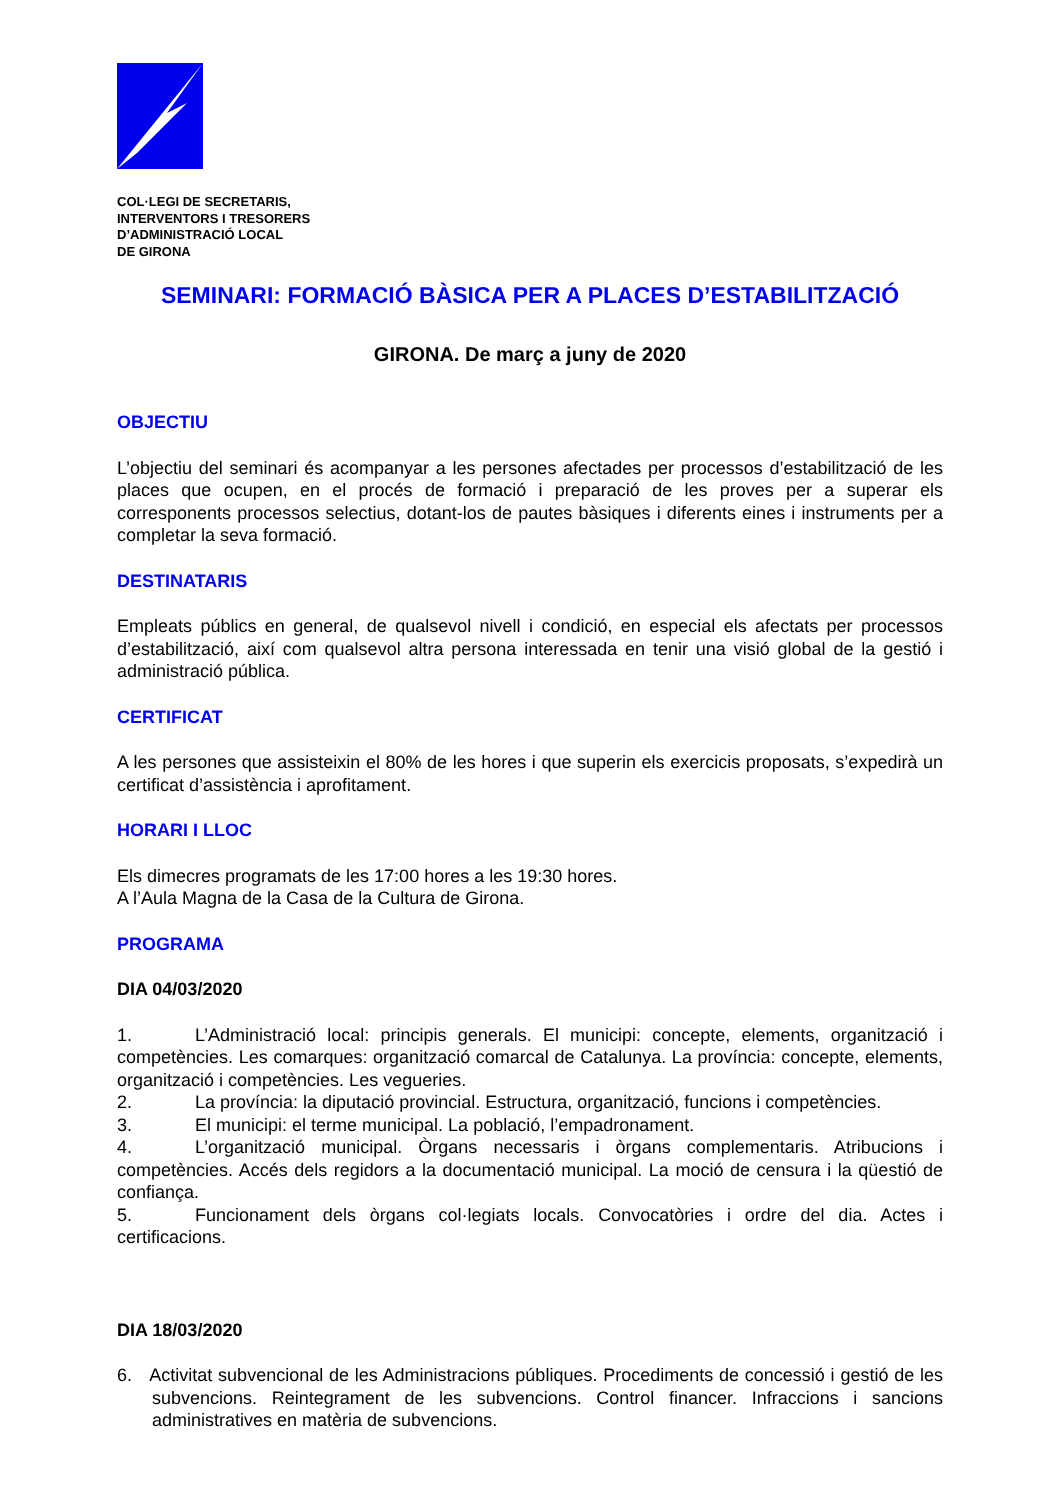COL·LEGI DE SECRETARIS,
INTERVENTORS I TRESORERS
D’ADMINISTRACIÓ LOCAL
DE GIRONA
SEMINARI: FORMACIÓ BÀSICA PER A PLACES D’ESTABILITZACIÓ
GIRONA. De març a juny de 2020
OBJECTIU
L’objectiu del seminari és acompanyar a les persones afectades per processos d’estabilització de les places que ocupen, en el procés de formació i preparació de les proves per a superar els corresponents processos selectius, dotant-los de pautes bàsiques i diferents eines i instruments per a completar la seva formació.
DESTINATARIS
Empleats públics en general, de qualsevol nivell i condició, en especial els afectats per processos d’estabilització, així com qualsevol altra persona interessada en tenir una visió global de la gestió i administració pública.
CERTIFICAT
A les persones que assisteixin el 80% de les hores i que superin els exercicis proposats, s’expedirà un certificat d’assistència i aprofitament.
HORARI I LLOC
Els dimecres programats de les 17:00 hores a les 19:30 hores.
A l’Aula Magna de la Casa de la Cultura de Girona.
PROGRAMA
DIA 04/03/2020
1. L’Administració local: principis generals. El municipi: concepte, elements, organització i competències. Les comarques: organització comarcal de Catalunya. La província: concepte, elements, organització i competències. Les vegueries.
2. La província: la diputació provincial. Estructura, organització, funcions i competències.
3. El municipi: el terme municipal. La població, l’empadronament.
4. L’organització municipal. Òrgans necessaris i òrgans complementaris. Atribucions i competències. Accés dels regidors a la documentació municipal. La moció de censura i la qüestió de confiança.
5. Funcionament dels òrgans col·legiats locals. Convocatòries i ordre del dia. Actes i certificacions.
DIA 18/03/2020
6. Activitat subvencional de les Administracions públiques. Procediments de concessió i gestió de les subvencions. Reintegrament de les subvencions. Control financer. Infraccions i sancions administratives en matèria de subvencions.